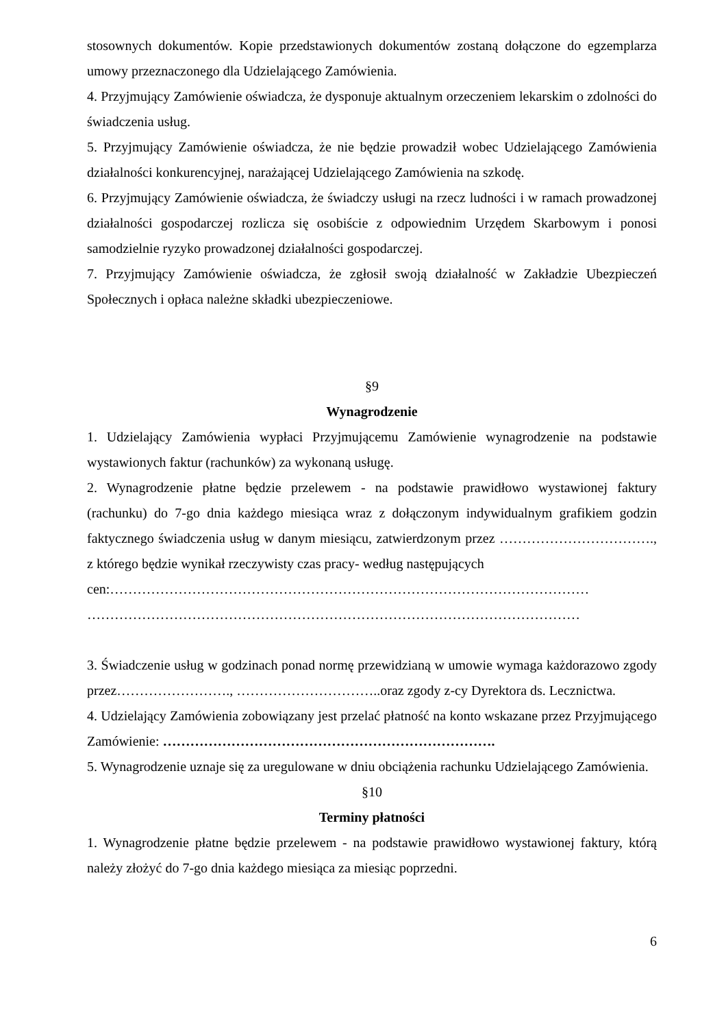stosownych dokumentów. Kopie przedstawionych dokumentów zostaną dołączone do egzemplarza umowy przeznaczonego dla Udzielającego Zamówienia.
4. Przyjmujący Zamówienie oświadcza, że dysponuje aktualnym orzeczeniem lekarskim o zdolności do świadczenia usług.
5. Przyjmujący Zamówienie oświadcza, że nie będzie prowadził wobec Udzielającego Zamówienia działalności konkurencyjnej, narażającej Udzielającego Zamówienia na szkodę.
6. Przyjmujący Zamówienie oświadcza, że świadczy usługi na rzecz ludności i w ramach prowadzonej działalności gospodarczej rozlicza się osobiście z odpowiednim Urzędem Skarbowym i ponosi samodzielnie ryzyko prowadzonej działalności gospodarczej.
7. Przyjmujący Zamówienie oświadcza, że zgłosił swoją działalność w Zakładzie Ubezpieczeń Społecznych i opłaca należne składki ubezpieczeniowe.
§9
Wynagrodzenie
1. Udzielający Zamówienia wypłaci Przyjmującemu Zamówienie wynagrodzenie na podstawie wystawionych faktur (rachunków) za wykonaną usługę.
2. Wynagrodzenie płatne będzie przelewem - na podstawie prawidłowo wystawionej faktury (rachunku) do 7-go dnia każdego miesiąca wraz z dołączonym indywidualnym grafikiem godzin faktycznego świadczenia usług w danym miesiącu, zatwierdzonym przez ……………………………., z którego będzie wynikał rzeczywisty czas pracy- według następujących
cen:……………………………………………………………………………………………
………………………………………………………………………………………………
3. Świadczenie usług w godzinach ponad normę przewidzianą w umowie wymaga każdorazowo zgody przez……………………., …………………………..oraz zgody z-cy Dyrektora ds. Lecznictwa.
4. Udzielający Zamówienia zobowiązany jest przelać płatność na konto wskazane przez Przyjmującego Zamówienie: ……………………………………………………………….
5. Wynagrodzenie uznaje się za uregulowane w dniu obciążenia rachunku Udzielającego Zamówienia.
§10
Terminy płatności
1. Wynagrodzenie płatne będzie przelewem - na podstawie prawidłowo wystawionej faktury, którą należy złożyć do 7-go dnia każdego miesiąca za miesiąc poprzedni.
6